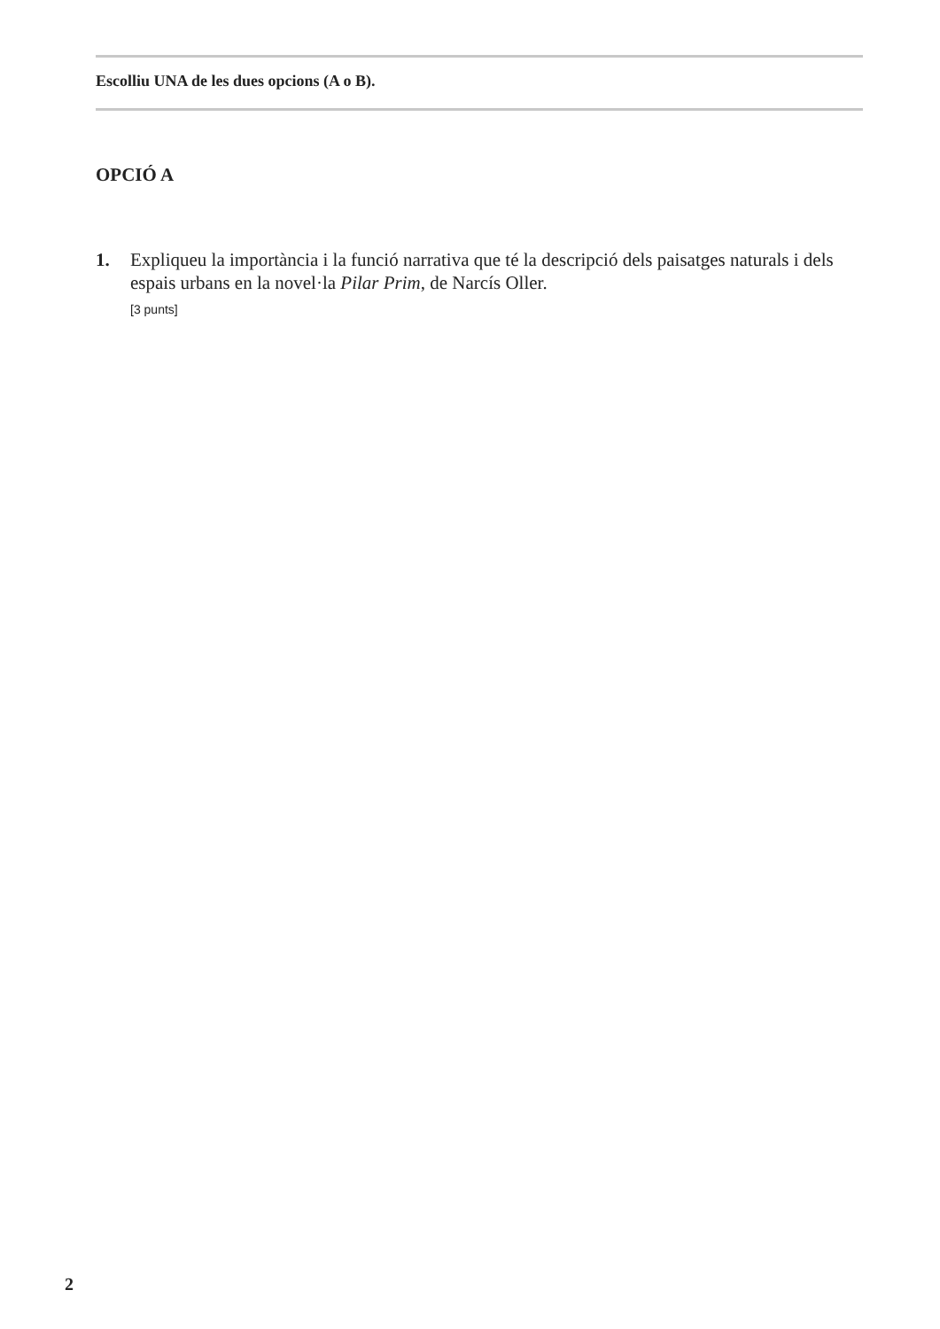Escolliu UNA de les dues opcions (A o B).
OPCIÓ A
1. Expliqueu la importància i la funció narrativa que té la descripció dels paisatges naturals i dels espais urbans en la novel·la Pilar Prim, de Narcís Oller.
[3 punts]
2